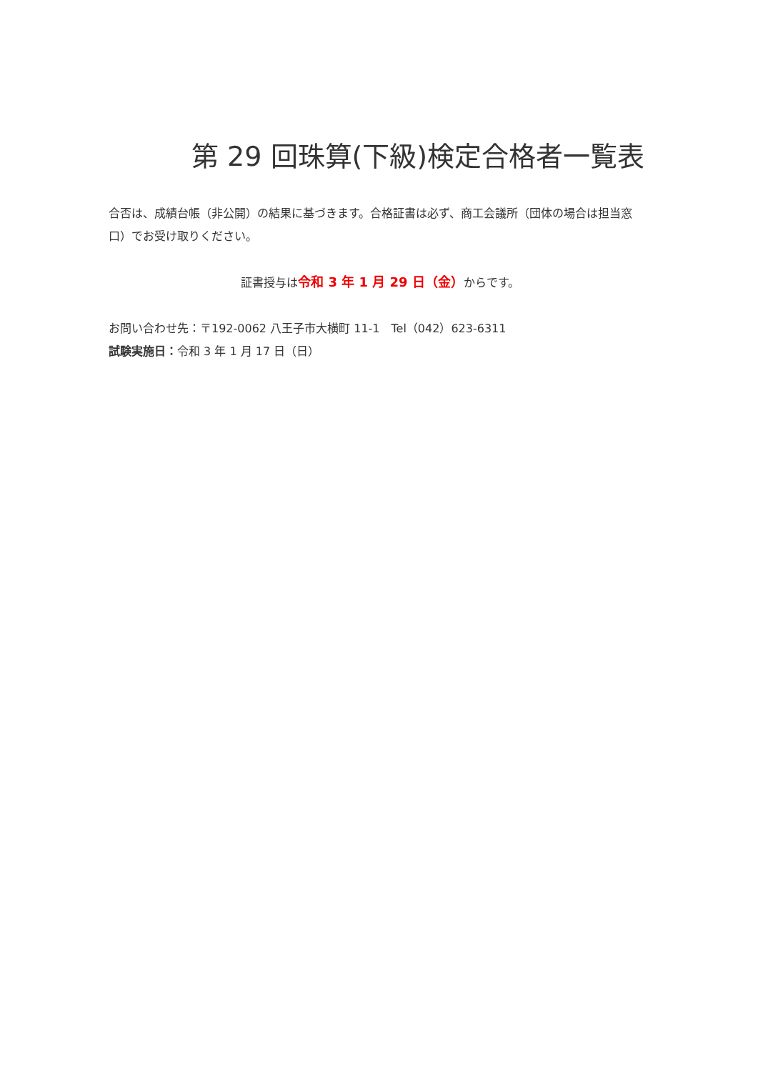第 29 回珠算(下級)検定合格者一覧表
合否は、成績台帳（非公開）の結果に基づきます。合格証書は必ず、商工会議所（団体の場合は担当窓口）でお受け取りください。
証書授与は令和 3 年 1 月 29 日（金）からです。
お問い合わせ先：〒192-0062 八王子市大横町 11-1　Tel（042）623-6311
試験実施日：令和 3 年 1 月 17 日（日）